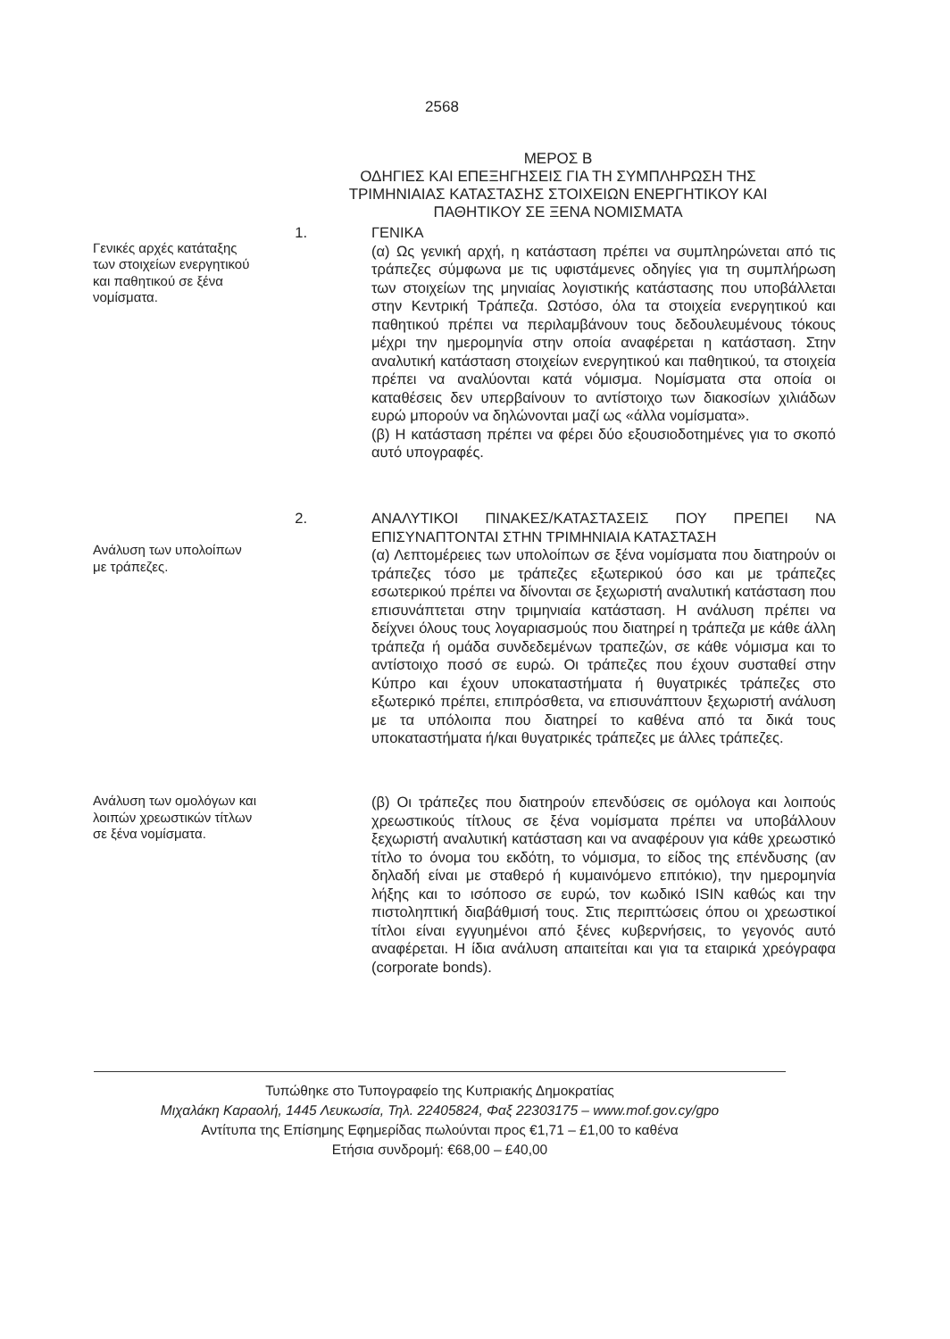2568
ΜΕΡΟΣ Β
ΟΔΗΓΙΕΣ ΚΑΙ ΕΠΕΞΗΓΗΣΕΙΣ ΓΙΑ ΤΗ ΣΥΜΠΛΗΡΩΣΗ ΤΗΣ ΤΡΙΜΗΝΙΑΙΑΣ ΚΑΤΑΣΤΑΣΗΣ ΣΤΟΙΧΕΙΩΝ ΕΝΕΡΓΗΤΙΚΟΥ ΚΑΙ ΠΑΘΗΤΙΚΟΥ ΣΕ ΞΕΝΑ ΝΟΜΙΣΜΑΤΑ
Γενικές αρχές κατάταξης των στοιχείων ενεργητικού και παθητικού σε ξένα νομίσματα.
1. ΓΕΝΙΚΑ
(α) Ως γενική αρχή, η κατάσταση πρέπει να συμπληρώνεται από τις τράπεζες σύμφωνα με τις υφιστάμενες οδηγίες για τη συμπλήρωση των στοιχείων της μηνιαίας λογιστικής κατάστασης που υποβάλλεται στην Κεντρική Τράπεζα. Ωστόσο, όλα τα στοιχεία ενεργητικού και παθητικού πρέπει να περιλαμβάνουν τους δεδουλευμένους τόκους μέχρι την ημερομηνία στην οποία αναφέρεται η κατάσταση. Στην αναλυτική κατάσταση στοιχείων ενεργητικού και παθητικού, τα στοιχεία πρέπει να αναλύονται κατά νόμισμα. Νομίσματα στα οποία οι καταθέσεις δεν υπερβαίνουν το αντίστοιχο των διακοσίων χιλιάδων ευρώ μπορούν να δηλώνονται μαζί ως «άλλα νομίσματα».
(β) Η κατάσταση πρέπει να φέρει δύο εξουσιοδοτημένες για το σκοπό αυτό υπογραφές.
Ανάλυση των υπολοίπων με τράπεζες.
2. ΑΝΑΛΥΤΙΚΟΙ ΠΙΝΑΚΕΣ/ΚΑΤΑΣΤΑΣΕΙΣ ΠΟΥ ΠΡΕΠΕΙ ΝΑ ΕΠΙΣΥΝΑΠΤΟΝΤΑΙ ΣΤΗΝ ΤΡΙΜΗΝΙΑΙΑ ΚΑΤΑΣΤΑΣΗ
(α) Λεπτομέρειες των υπολοίπων σε ξένα νομίσματα που διατηρούν οι τράπεζες τόσο με τράπεζες εξωτερικού όσο και με τράπεζες εσωτερικού πρέπει να δίνονται σε ξεχωριστή αναλυτική κατάσταση που επισυνάπτεται στην τριμηνιαία κατάσταση. Η ανάλυση πρέπει να δείχνει όλους τους λογαριασμούς που διατηρεί η τράπεζα με κάθε άλλη τράπεζα ή ομάδα συνδεδεμένων τραπεζών, σε κάθε νόμισμα και το αντίστοιχο ποσό σε ευρώ. Οι τράπεζες που έχουν συσταθεί στην Κύπρο και έχουν υποκαταστήματα ή θυγατρικές τράπεζες στο εξωτερικό πρέπει, επιπρόσθετα, να επισυνάπτουν ξεχωριστή ανάλυση με τα υπόλοιπα που διατηρεί το καθένα από τα δικά τους υποκαταστήματα ή/και θυγατρικές τράπεζες με άλλες τράπεζες.
Ανάλυση των ομολόγων και λοιπών χρεωστικών τίτλων σε ξένα νομίσματα.
(β) Οι τράπεζες που διατηρούν επενδύσεις σε ομόλογα και λοιπούς χρεωστικούς τίτλους σε ξένα νομίσματα πρέπει να υποβάλλουν ξεχωριστή αναλυτική κατάσταση και να αναφέρουν για κάθε χρεωστικό τίτλο το όνομα του εκδότη, το νόμισμα, το είδος της επένδυσης (αν δηλαδή είναι με σταθερό ή κυμαινόμενο επιτόκιο), την ημερομηνία λήξης και το ισόποσο σε ευρώ, τον κωδικό ISIN καθώς και την πιστοληπτική διαβάθμισή τους. Στις περιπτώσεις όπου οι χρεωστικοί τίτλοι είναι εγγυημένοι από ξένες κυβερνήσεις, το γεγονός αυτό αναφέρεται. Η ίδια ανάλυση απαιτείται και για τα εταιρικά χρεόγραφα (corporate bonds).
Τυπώθηκε στο Τυπογραφείο της Κυπριακής Δημοκρατίας
Μιχαλάκη Καραολή, 1445 Λευκωσία, Τηλ. 22405824, Φαξ 22303175 – www.mof.gov.cy/gpo
Αντίτυπα της Επίσημης Εφημερίδας πωλούνται προς €1,71 – £1,00 το καθένα
Ετήσια συνδρομή: €68,00 – £40,00